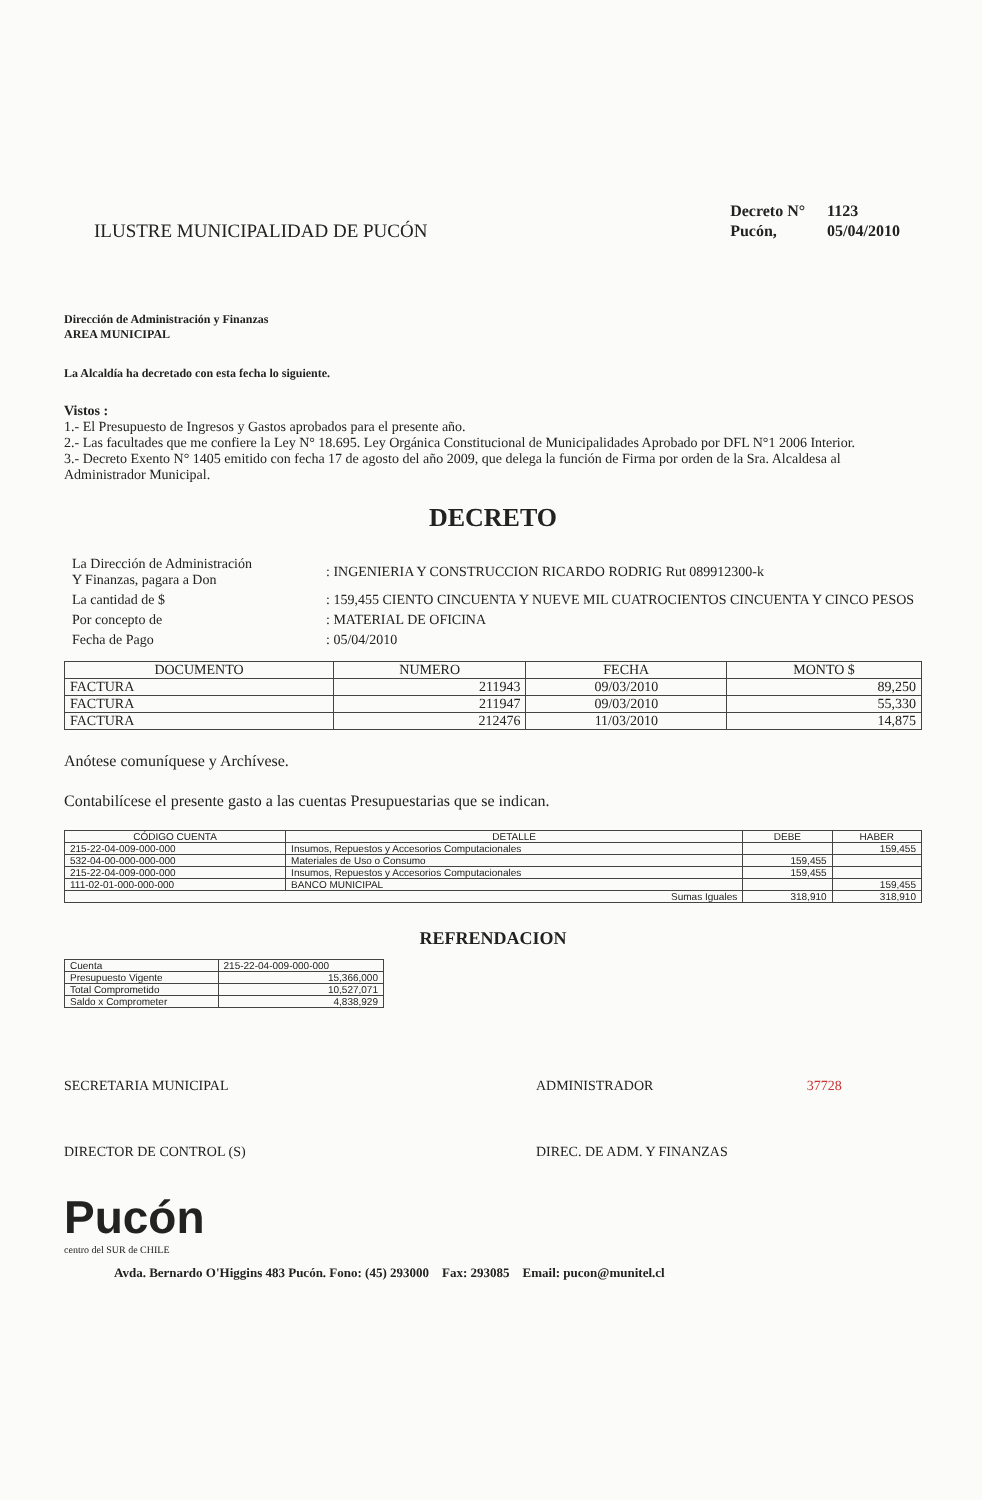ILUSTRE MUNICIPALIDAD DE PUCÓN
| Decreto N° | 1123 |
| Pucón, | 05/04/2010 |
Dirección de Administración y Finanzas
AREA MUNICIPAL
La Alcaldía ha decretado con esta fecha lo siguiente.
Vistos :
1.- El Presupuesto de Ingresos y Gastos aprobados para el presente año.
2.- Las facultades que me confiere la Ley N° 18.695. Ley Orgánica Constitucional de Municipalidades Aprobado por DFL N°1 2006 Interior.
3.- Decreto Exento N° 1405 emitido con fecha 17 de agosto del año 2009, que delega la función de Firma por orden de la Sra. Alcaldesa al Administrador Municipal.
DECRETO
| La Dirección de Administración Y Finanzas, pagara a Don | : INGENIERIA Y CONSTRUCCION RICARDO RODRIG Rut 089912300-k |
| La cantidad de $ | : 159,455 CIENTO CINCUENTA Y NUEVE MIL CUATROCIENTOS CINCUENTA Y CINCO PESOS |
| Por concepto de | : MATERIAL DE OFICINA |
| Fecha de Pago | : 05/04/2010 |
| DOCUMENTO | NUMERO | FECHA | MONTO $ |
| --- | --- | --- | --- |
| FACTURA | 211943 | 09/03/2010 | 89,250 |
| FACTURA | 211947 | 09/03/2010 | 55,330 |
| FACTURA | 212476 | 11/03/2010 | 14,875 |
Anótese comuníquese y Archívese.
Contabilícese el presente gasto a las cuentas Presupuestarias que se indican.
| CÓDIGO CUENTA | DETALLE | DEBE | HABER |
| --- | --- | --- | --- |
| 215-22-04-009-000-000 | Insumos, Repuestos y Accesorios Computacionales | | 159,455 |
| 532-04-00-000-000-000 | Materiales de Uso o Consumo | 159,455 | |
| 215-22-04-009-000-000 | Insumos, Repuestos y Accesorios Computacionales | 159,455 | |
| 111-02-01-000-000-000 | BANCO MUNICIPAL | | 159,455 |
| Sumas Iguales | | 318,910 | 318,910 |
REFRENDACION
| Cuenta | 215-22-04-009-000-000 |
| Presupuesto Vigente | 15,366,000 |
| Total Comprometido | 10,527,071 |
| Saldo x Comprometer | 4,838,929 |
SECRETARIA MUNICIPAL ADMINISTRADOR 37728
DIRECTOR DE CONTROL (S) DIREC. DE ADM. Y FINANZAS
Pucón
centro del SUR de CHILE
Avda. Bernardo O'Higgins 483 Pucón. Fono: (45) 293000 Fax: 293085 Email: pucon@munitel.cl